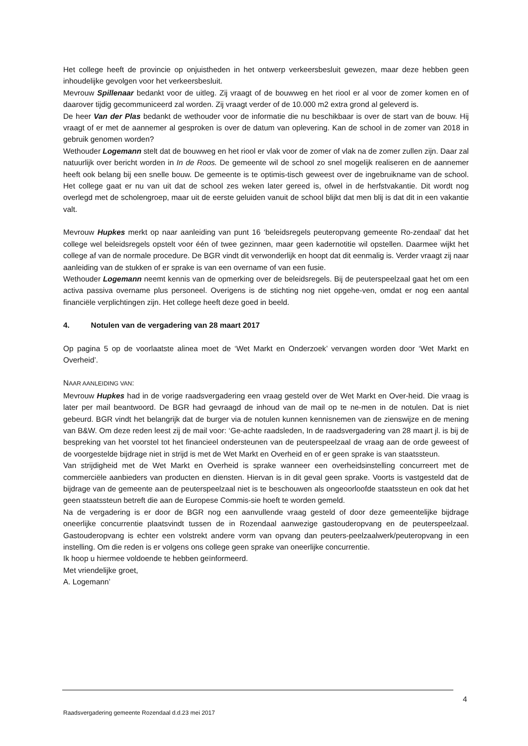Het college heeft de provincie op onjuistheden in het ontwerp verkeersbesluit gewezen, maar deze hebben geen inhoudelijke gevolgen voor het verkeersbesluit.
Mevrouw Spillenaar bedankt voor de uitleg. Zij vraagt of de bouwweg en het riool er al voor de zomer komen en of daarover tijdig gecommuniceerd zal worden. Zij vraagt verder of de 10.000 m2 extra grond al geleverd is.
De heer Van der Plas bedankt de wethouder voor de informatie die nu beschikbaar is over de start van de bouw. Hij vraagt of er met de aannemer al gesproken is over de datum van oplevering. Kan de school in de zomer van 2018 in gebruik genomen worden?
Wethouder Logemann stelt dat de bouwweg en het riool er vlak voor de zomer of vlak na de zomer zullen zijn. Daar zal natuurlijk over bericht worden in In de Roos. De gemeente wil de school zo snel mogelijk realiseren en de aannemer heeft ook belang bij een snelle bouw. De gemeente is te optimis-tisch geweest over de ingebruikname van de school. Het college gaat er nu van uit dat de school zes weken later gereed is, ofwel in de herfstvakantie. Dit wordt nog overlegd met de scholengroep, maar uit de eerste geluiden vanuit de school blijkt dat men blij is dat dit in een vakantie valt.
Mevrouw Hupkes merkt op naar aanleiding van punt 16 ‘beleidsregels peuteropvang gemeente Ro-zendaal’ dat het college wel beleidsregels opstelt voor één of twee gezinnen, maar geen kadernotitie wil opstellen. Daarmee wijkt het college af van de normale procedure. De BGR vindt dit verwonderlijk en hoopt dat dit eenmalig is. Verder vraagt zij naar aanleiding van de stukken of er sprake is van een overname of van een fusie.
Wethouder Logemann neemt kennis van de opmerking over de beleidsregels. Bij de peuterspeelzaal gaat het om een activa passiva overname plus personeel. Overigens is de stichting nog niet opgehe-ven, omdat er nog een aantal financiële verplichtingen zijn. Het college heeft deze goed in beeld.
4. Notulen van de vergadering van 28 maart 2017
Op pagina 5 op de voorlaatste alinea moet de ‘Wet Markt en Onderzoek’ vervangen worden door ‘Wet Markt en Overheid’.
NAAR AANLEIDING VAN:
Mevrouw Hupkes had in de vorige raadsvergadering een vraag gesteld over de Wet Markt en Over-heid. Die vraag is later per mail beantwoord. De BGR had gevraagd de inhoud van de mail op te ne-men in de notulen. Dat is niet gebeurd. BGR vindt het belangrijk dat de burger via de notulen kunnen kennisnemen van de zienswijze en de mening van B&W. Om deze reden leest zij de mail voor: ‘Ge-achte raadsleden, In de raadsvergadering van 28 maart jl. is bij de bespreking van het voorstel tot het financieel ondersteunen van de peuterspeelzaal de vraag aan de orde geweest of de voorgestelde bijdrage niet in strijd is met de Wet Markt en Overheid en of er geen sprake is van staatssteun.
Van strijdigheid met de Wet Markt en Overheid is sprake wanneer een overheidsinstelling concurreert met de commerciële aanbieders van producten en diensten. Hiervan is in dit geval geen sprake. Voorts is vastgesteld dat de bijdrage van de gemeente aan de peuterspeelzaal niet is te beschouwen als ongeoorloofde staatssteun en ook dat het geen staatssteun betreft die aan de Europese Commis-sie hoeft te worden gemeld.
Na de vergadering is er door de BGR nog een aanvullende vraag gesteld of door deze gemeentelijke bijdrage oneerlijke concurrentie plaatsvindt tussen de in Rozendaal aanwezige gastouderopvang en de peuterspeelzaal. Gastouderopvang is echter een volstrekt andere vorm van opvang dan peuters-peelzaalwerk/peuteropvang in een instelling. Om die reden is er volgens ons college geen sprake van oneerlijke concurrentie.
Ik hoop u hiermee voldoende te hebben geïnformeerd.
Met vriendelijke groet,
A. Logemann’
4
Raadsvergadering gemeente Rozendaal d.d.23 mei 2017